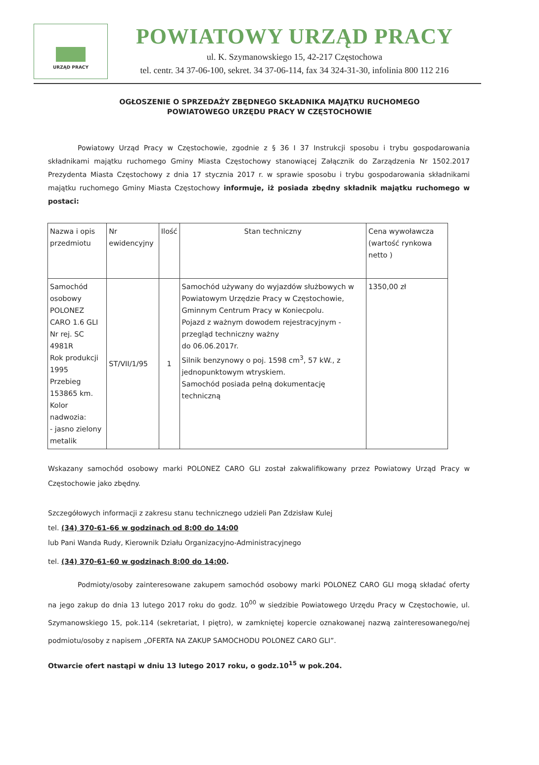URZĄD PRACY
POWIATOWY URZĄD PRACY
ul. K. Szymanowskiego 15, 42-217 Częstochowa
tel. centr. 34 37-06-100, sekret. 34 37-06-114, fax 34 324-31-30, infolinia 800 112 216
OGŁOSZENIE O SPRZEDAŻY ZBĘDNEGO SKŁADNIKA MAJĄTKU RUCHOMEGO
POWIATOWEGO URZĘDU PRACY W CZĘSTOCHOWIE
Powiatowy Urząd Pracy w Częstochowie, zgodnie z § 36 I 37 Instrukcji sposobu i trybu gospodarowania składnikami majątku ruchomego Gminy Miasta Częstochowy stanowiącej Załącznik do Zarządzenia Nr 1502.2017 Prezydenta Miasta Częstochowy z dnia 17 stycznia 2017 r. w sprawie sposobu i trybu gospodarowania składnikami majątku ruchomego Gminy Miasta Częstochowy informuje, iż posiada zbędny składnik majątku ruchomego w postaci:
| Nazwa i opis przedmiotu | Nr ewidencyjny | Ilość | Stan techniczny | Cena wywoławcza (wartość rynkowa netto ) |
| Samochód osobowy POLONEZ CARO 1.6 GLI Nr rej. SC 4981R Rok produkcji 1995 Przebieg 153865 km. Kolor nadwozia: - jasno zielony metalik | ST/VII/1/95 | 1 | Samochód używany do wyjazdów służbowych w Powiatowym Urzędzie Pracy w Częstochowie, Gminnym Centrum Pracy w Koniecpolu. Pojazd z ważnym dowodem rejestracyjnym - przegląd techniczny ważny do 06.06.2017r. Silnik benzynowy o poj. 1598 cm<sup>3</sup>, 57 kW., z jednopunktowym wtryskiem. Samochód posiada pełną dokumentację techniczną | 1350,00 zł |
Wskazany samochód osobowy marki POLONEZ CARO GLI został zakwalifikowany przez Powiatowy Urząd Pracy w Częstochowie jako zbędny.
Szczegółowych informacji z zakresu stanu technicznego udzieli Pan Zdzisław Kulej
tel. (34) 370-61-66 w godzinach od 8:00 do 14:00
lub Pani Wanda Rudy, Kierownik Działu Organizacyjno-Administracyjnego
tel. (34) 370-61-60 w godzinach 8:00 do 14:00.
Podmioty/osoby zainteresowane zakupem samochód osobowy marki POLONEZ CARO GLI mogą składać oferty na jego zakup do dnia 13 lutego 2017 roku do godz. 10<sup>00</sup> w siedzibie Powiatowego Urzędu Pracy w Częstochowie, ul. Szymanowskiego 15, pok.114 (sekretariat, I piętro), w zamkniętej kopercie oznakowanej nazwą zainteresowanego/nej podmiotu/osoby z napisem „OFERTA NA ZAKUP SAMOCHODU POLONEZ CARO GLI”.
Otwarcie ofert nastąpi w dniu 13 lutego 2017 roku, o godz.10<sup>15</sup> w pok.204.